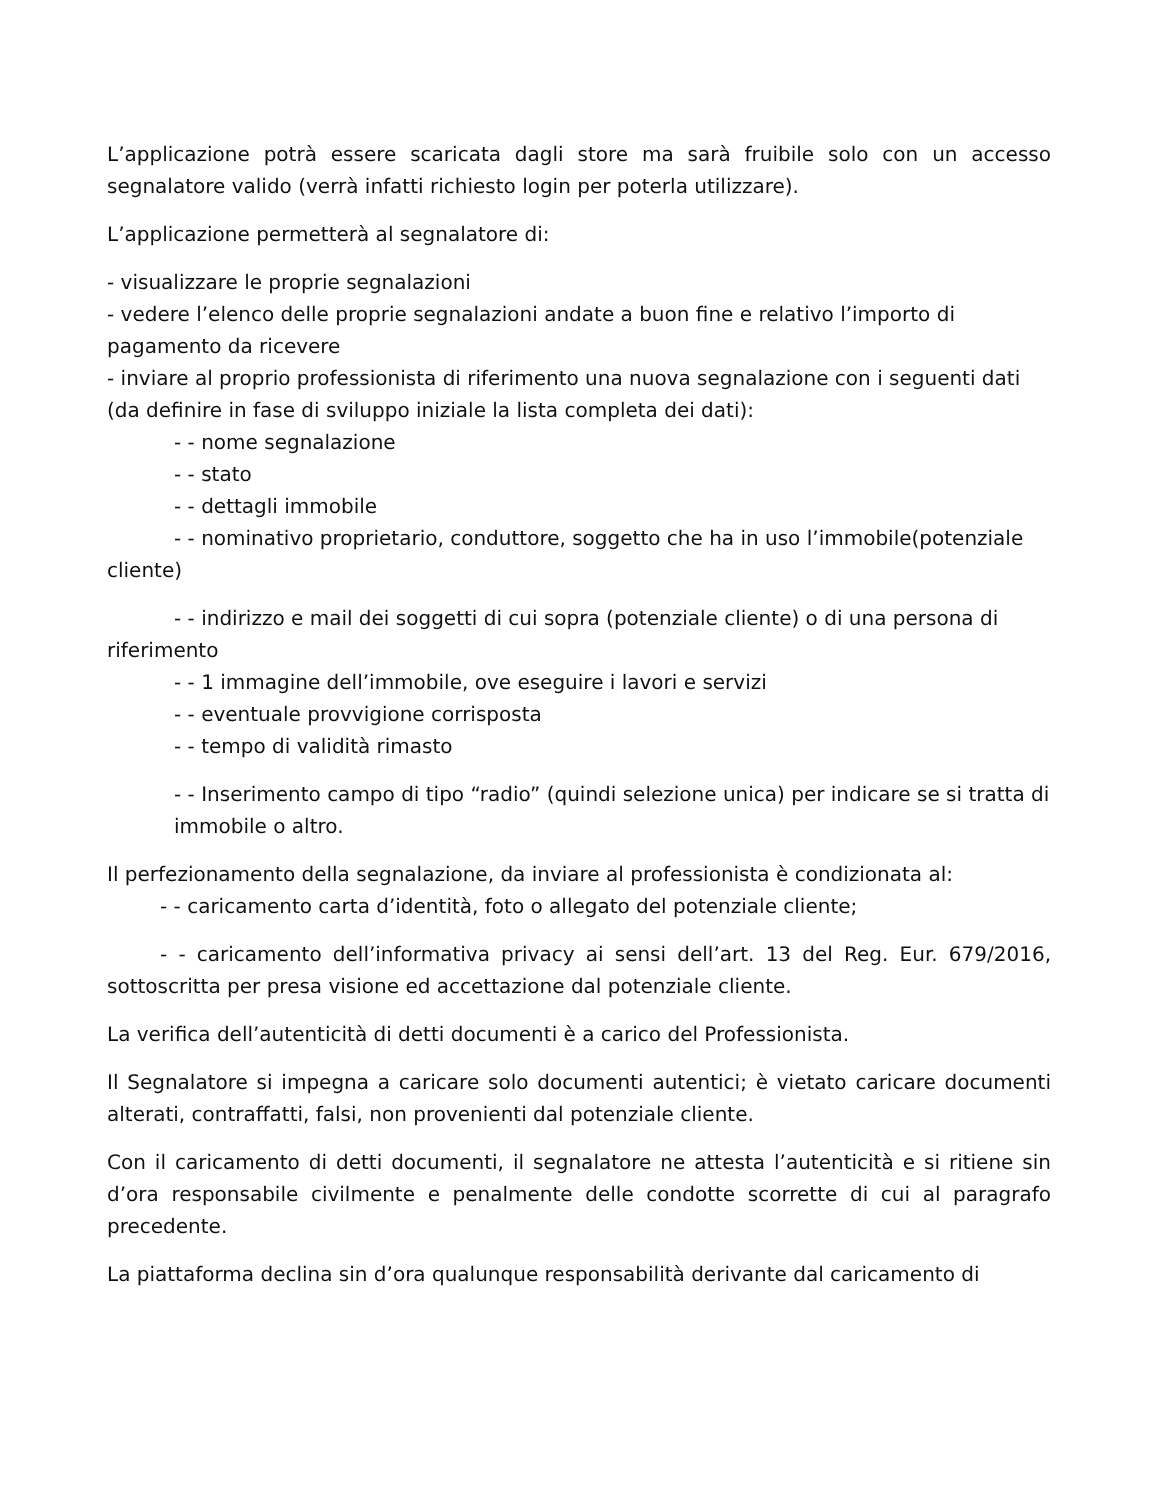L’applicazione potrà essere scaricata dagli store ma sarà fruibile solo con un accesso segnalatore valido (verrà infatti richiesto login per poterla utilizzare).
L’applicazione permetterà al segnalatore di:
- visualizzare le proprie segnalazioni
- vedere l’elenco delle proprie segnalazioni andate a buon fine e relativo l’importo di pagamento da ricevere
- inviare al proprio professionista di riferimento una nuova segnalazione con i seguenti dati (da definire in fase di sviluppo iniziale la lista completa dei dati):
- - nome segnalazione
- - stato
- - dettagli immobile
- - nominativo proprietario, conduttore, soggetto che ha in uso l’immobile(potenziale cliente)
- - indirizzo e mail dei soggetti di cui sopra (potenziale cliente) o di una persona di riferimento
- - 1 immagine dell’immobile, ove eseguire i lavori e servizi
- - eventuale provvigione corrisposta
- - tempo di validità rimasto
- - Inserimento campo di tipo “radio” (quindi selezione unica) per indicare se si tratta di immobile o altro.
Il perfezionamento della segnalazione, da inviare al professionista è condizionata al:
- - caricamento carta d’identità, foto o allegato del potenziale cliente;
- - caricamento dell’informativa privacy ai sensi dell’art. 13 del Reg. Eur. 679/2016, sottoscritta per presa visione ed accettazione dal potenziale cliente.
La verifica dell’autenticità di detti documenti è a carico del Professionista.
Il Segnalatore si impegna a caricare solo documenti autentici; è vietato caricare documenti alterati, contraffatti, falsi, non provenienti dal potenziale cliente.
Con il caricamento di detti documenti, il segnalatore ne attesta l’autenticità e si ritiene sin d’ora responsabile civilmente e penalmente delle condotte scorrette di cui al paragrafo precedente.
La piattaforma declina sin d’ora qualunque responsabilità derivante dal caricamento di